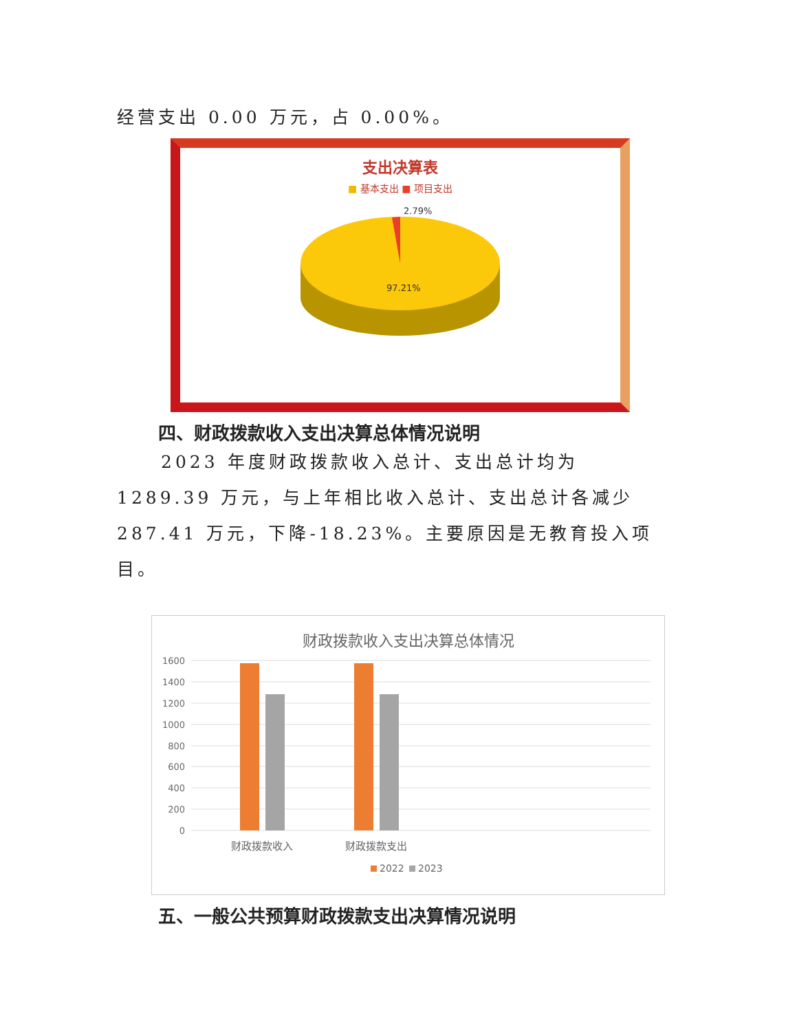经营支出 0.00 万元，占 0.00%。
支出决算表
■ 基本支出 ■ 项目支出
2.79%
97.21%
四、财政拨款收入支出决算总体情况说明
2023 年度财政拨款收入总计、支出总计均为 1289.39 万元，与上年相比收入总计、支出总计各减少 287.41 万元，下降-18.23%。主要原因是无教育投入项目。
财政拨款收入支出决算总体情况
1600
1400
1200
1000
800
600
400
200
0
财政拨款收入
财政拨款支出
2022
2023
五、一般公共预算财政拨款支出决算情况说明